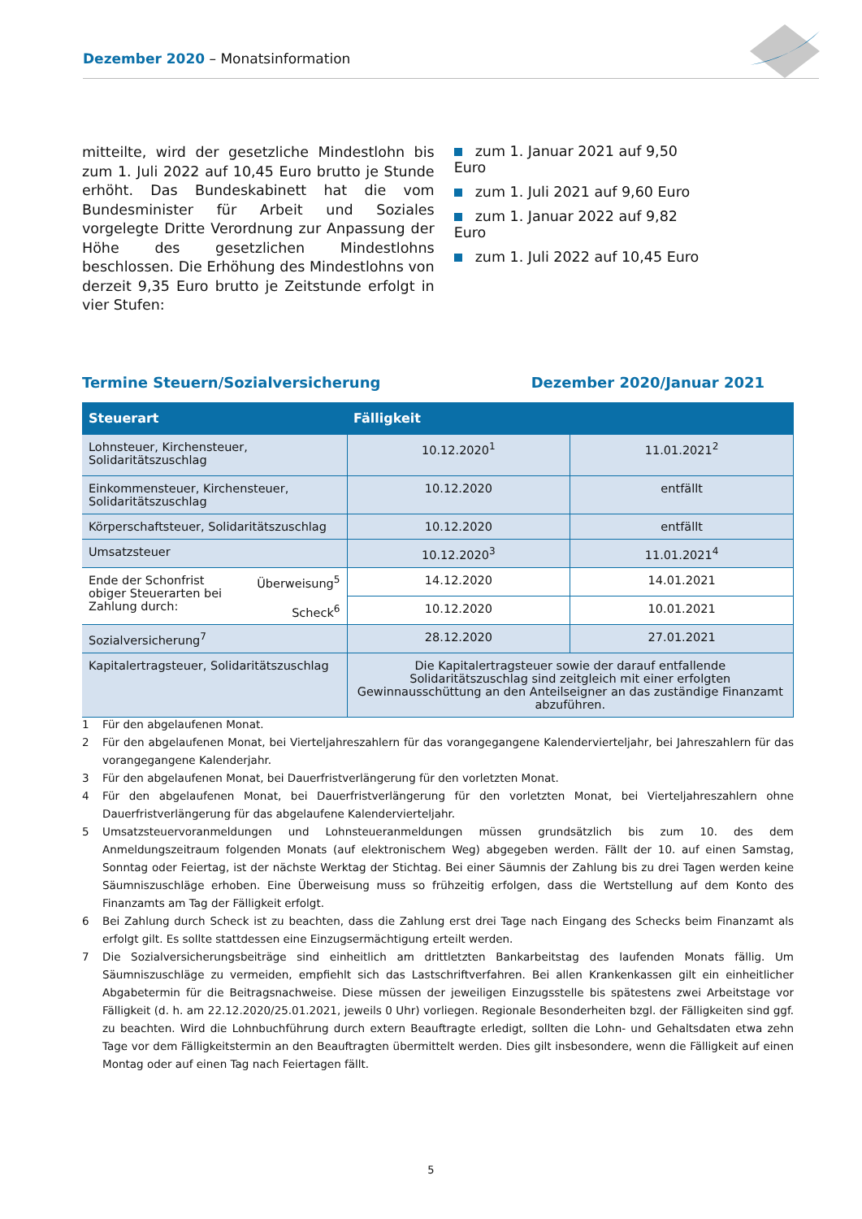Dezember 2020 – Monatsinformation
mitteilte, wird der gesetzliche Mindestlohn bis zum 1. Juli 2022 auf 10,45 Euro brutto je Stunde erhöht. Das Bundeskabinett hat die vom Bundesminister für Arbeit und Soziales vorgelegte Dritte Verordnung zur Anpassung der Höhe des gesetzlichen Mindestlohns beschlossen. Die Erhöhung des Mindestlohns von derzeit 9,35 Euro brutto je Zeitstunde erfolgt in vier Stufen:
zum 1. Januar 2021 auf 9,50 Euro
zum 1. Juli 2021 auf 9,60 Euro
zum 1. Januar 2022 auf 9,82 Euro
zum 1. Juli 2022 auf 10,45 Euro
Termine Steuern/Sozialversicherung
Dezember 2020/Januar 2021
| Steuerart | Fälligkeit | |
| --- | --- | --- |
| Lohnsteuer, Kirchensteuer, Solidaritätszuschlag | 10.12.2020<sup>1</sup> | 11.01.2021<sup>2</sup> |
| Einkommensteuer, Kirchensteuer, Solidaritätszuschlag | 10.12.2020 | entfällt |
| Körperschaftsteuer, Solidaritätszuschlag | 10.12.2020 | entfällt |
| Umsatzsteuer | 10.12.2020<sup>3</sup> | 11.01.2021<sup>4</sup> |
| Ende der Schonfrist obiger Steuerarten bei Zahlung durch: Überweisung<sup>5</sup> Scheck<sup>6</sup> | 14.12.2020 | 14.01.2021 |
| | 10.12.2020 | 10.01.2021 |
| Sozialversicherung<sup>7</sup> | 28.12.2020 | 27.01.2021 |
| Kapitalertragsteuer, Solidaritätszuschlag | Die Kapitalertragsteuer sowie der darauf entfallende Solidaritätszuschlag sind zeitgleich mit einer erfolgten Gewinnausschüttung an den Anteilseigner an das zuständige Finanzamt abzuführen. | |
1 Für den abgelaufenen Monat.
2 Für den abgelaufenen Monat, bei Vierteljahreszahlern für das vorangegangene Kalendervierteljahr, bei Jahreszahlern für das vorangegangene Kalenderjahr.
3 Für den abgelaufenen Monat, bei Dauerfristverlängerung für den vorletzten Monat.
4 Für den abgelaufenen Monat, bei Dauerfristverlängerung für den vorletzten Monat, bei Vierteljahreszahlern ohne Dauerfristverlängerung für das abgelaufene Kalendervierteljahr.
5 Umsatzsteuervoranmeldungen und Lohnsteueranmeldungen müssen grundsätzlich bis zum 10. des dem Anmeldungszeitraum folgenden Monats (auf elektronischem Weg) abgegeben werden. Fällt der 10. auf einen Samstag, Sonntag oder Feiertag, ist der nächste Werktag der Stichtag. Bei einer Säumnis der Zahlung bis zu drei Tagen werden keine Säumniszuschläge erhoben. Eine Überweisung muss so frühzeitig erfolgen, dass die Wertstellung auf dem Konto des Finanzamts am Tag der Fälligkeit erfolgt.
6 Bei Zahlung durch Scheck ist zu beachten, dass die Zahlung erst drei Tage nach Eingang des Schecks beim Finanzamt als erfolgt gilt. Es sollte stattdessen eine Einzugsermächtigung erteilt werden.
7 Die Sozialversicherungsbeiträge sind einheitlich am drittletzten Bankarbeitstag des laufenden Monats fällig. Um Säumniszuschläge zu vermeiden, empfiehlt sich das Lastschriftverfahren. Bei allen Krankenkassen gilt ein einheitlicher Abgabetermin für die Beitragsnachweise. Diese müssen der jeweiligen Einzugsstelle bis spätestens zwei Arbeitstage vor Fälligkeit (d. h. am 22.12.2020/25.01.2021, jeweils 0 Uhr) vorliegen. Regionale Besonderheiten bzgl. der Fälligkeiten sind ggf. zu beachten. Wird die Lohnbuchführung durch extern Beauftragte erledigt, sollten die Lohn- und Gehaltsdaten etwa zehn Tage vor dem Fälligkeitstermin an den Beauftragten übermittelt werden. Dies gilt insbesondere, wenn die Fälligkeit auf einen Montag oder auf einen Tag nach Feiertagen fällt.
5